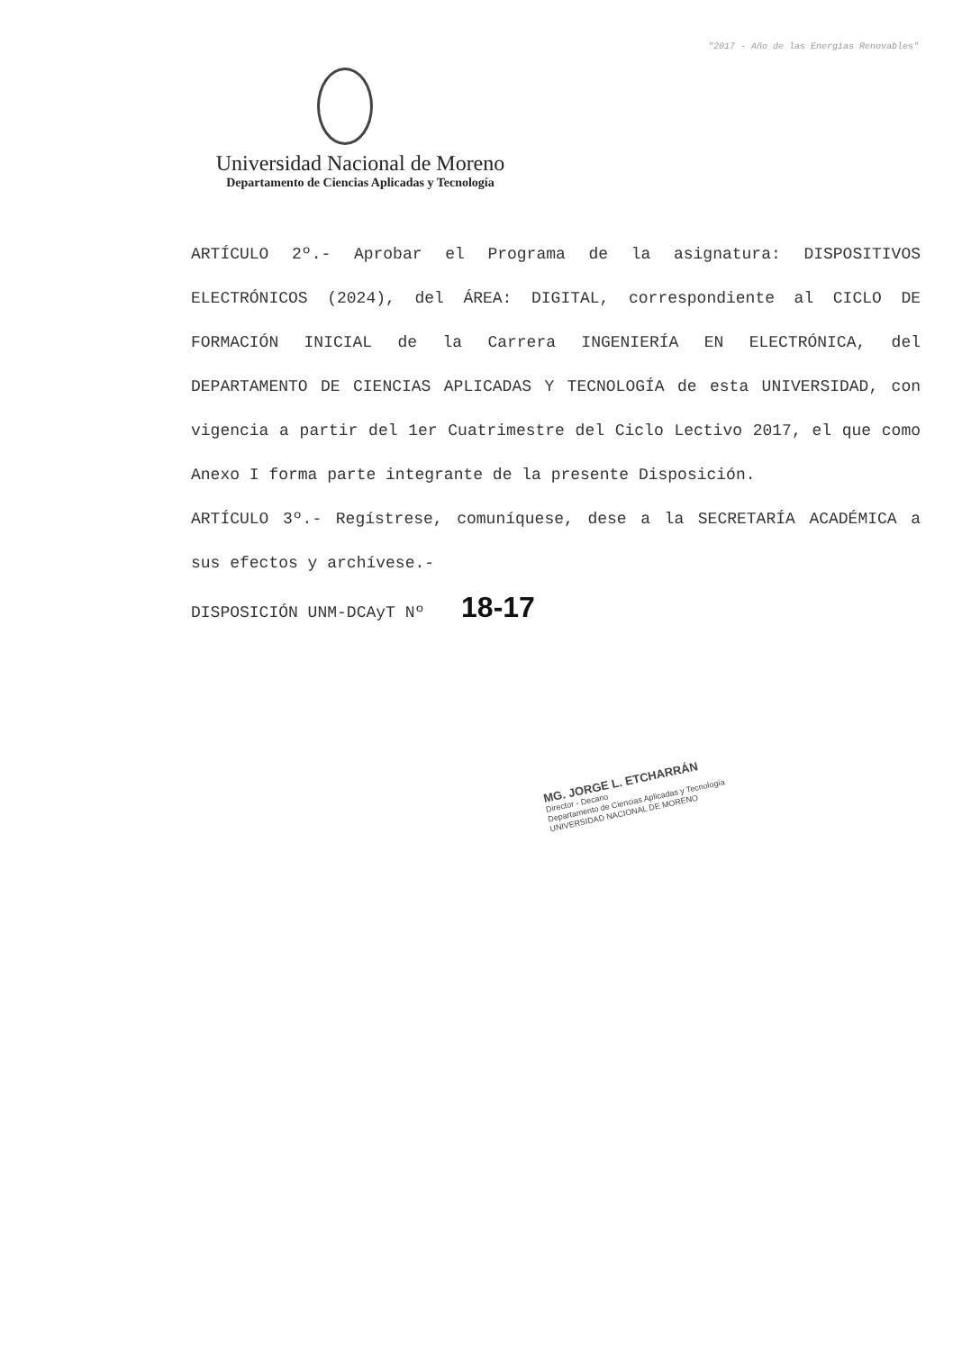"2017 - Año de las Energías Renovables"
Universidad Nacional de Moreno
Departamento de Ciencias Aplicadas y Tecnología
ARTÍCULO 2º.- Aprobar el Programa de la asignatura: DISPOSITIVOS ELECTRÓNICOS (2024), del ÁREA: DIGITAL, correspondiente al CICLO DE FORMACIÓN INICIAL de la Carrera INGENIERÍA EN ELECTRÓNICA, del DEPARTAMENTO DE CIENCIAS APLICADAS Y TECNOLOGÍA de esta UNIVERSIDAD, con vigencia a partir del 1er Cuatrimestre del Ciclo Lectivo 2017, el que como Anexo I forma parte integrante de la presente Disposición.
ARTÍCULO 3º.- Regístrese, comuníquese, dese a la SECRETARÍA ACADÉMICA a sus efectos y archívese.-
DISPOSICIÓN UNM-DCAyT Nº 18-17
MG. JORGE L. ETCHARRÁN
Director - Decano
Departamento de Ciencias Aplicadas y Tecnología
UNIVERSIDAD NACIONAL DE MORENO